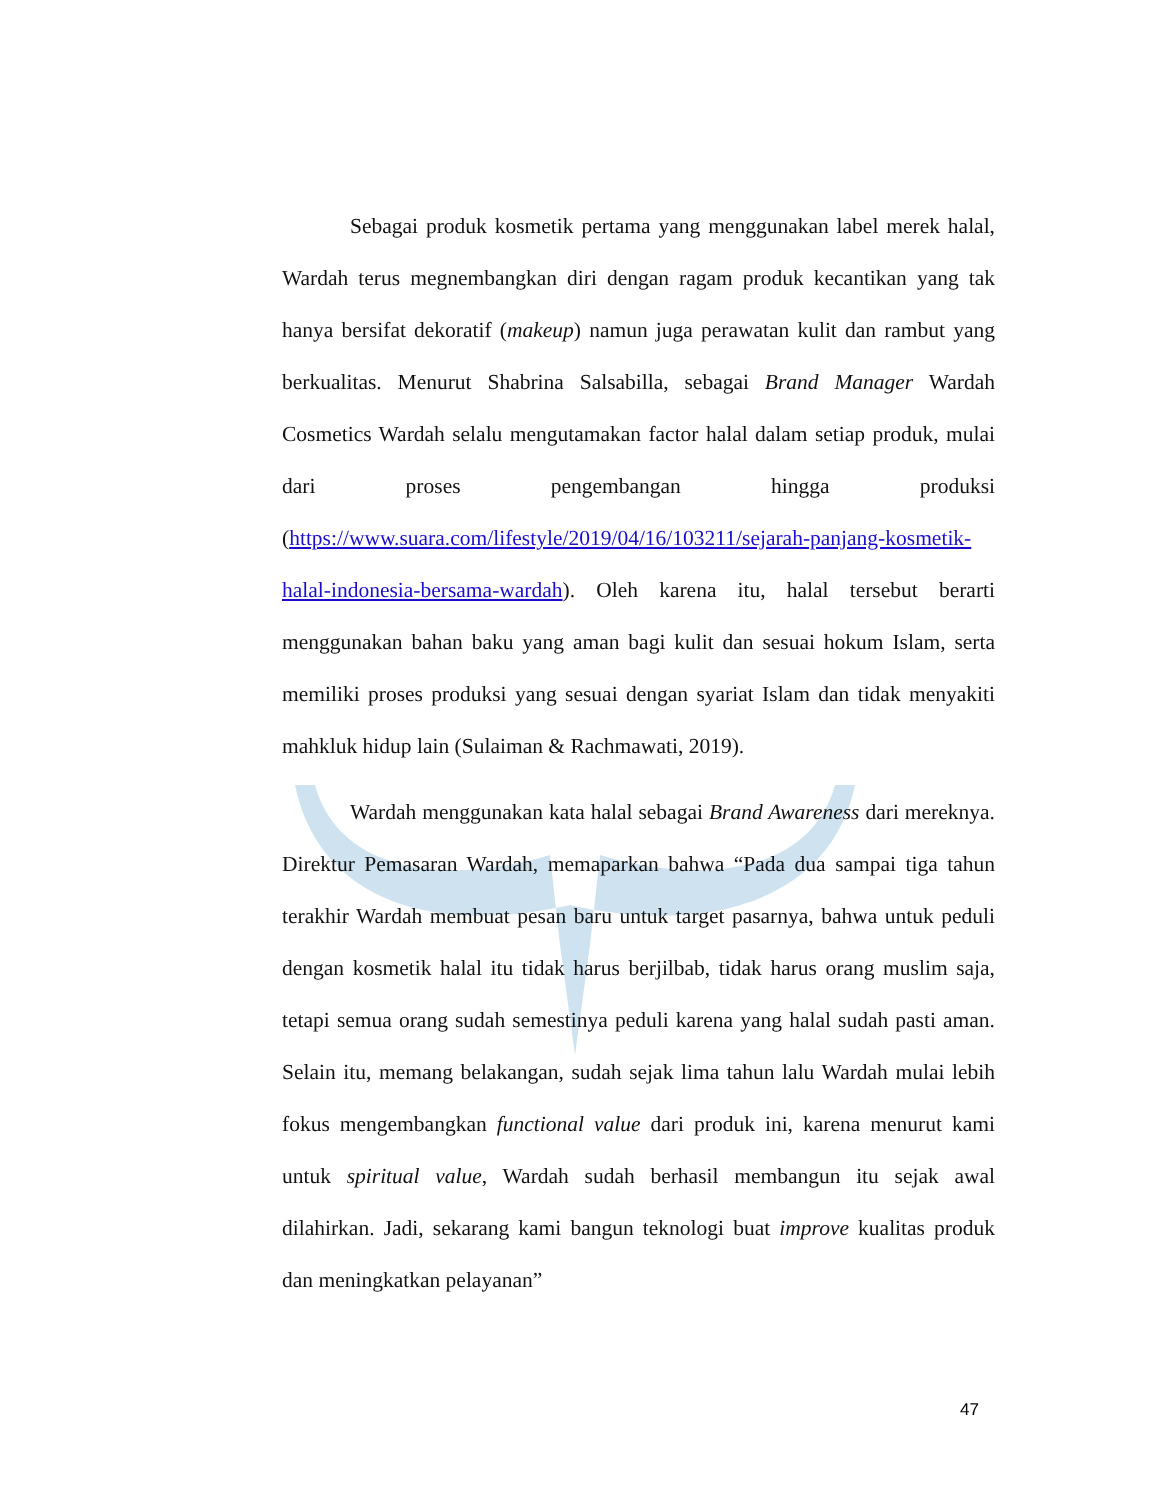Sebagai produk kosmetik pertama yang menggunakan label merek halal, Wardah terus megnembangkan diri dengan ragam produk kecantikan yang tak hanya bersifat dekoratif (makeup) namun juga perawatan kulit dan rambut yang berkualitas. Menurut Shabrina Salsabilla, sebagai Brand Manager Wardah Cosmetics Wardah selalu mengutamakan factor halal dalam setiap produk, mulai dari proses pengembangan hingga produksi (https://www.suara.com/lifestyle/2019/04/16/103211/sejarah-panjang-kosmetik-halal-indonesia-bersama-wardah). Oleh karena itu, halal tersebut berarti menggunakan bahan baku yang aman bagi kulit dan sesuai hokum Islam, serta memiliki proses produksi yang sesuai dengan syariat Islam dan tidak menyakiti mahkluk hidup lain (Sulaiman & Rachmawati, 2019).
Wardah menggunakan kata halal sebagai Brand Awareness dari mereknya. Direktur Pemasaran Wardah, memaparkan bahwa “Pada dua sampai tiga tahun terakhir Wardah membuat pesan baru untuk target pasarnya, bahwa untuk peduli dengan kosmetik halal itu tidak harus berjilbab, tidak harus orang muslim saja, tetapi semua orang sudah semestinya peduli karena yang halal sudah pasti aman. Selain itu, memang belakangan, sudah sejak lima tahun lalu Wardah mulai lebih fokus mengembangkan functional value dari produk ini, karena menurut kami untuk spiritual value, Wardah sudah berhasil membangun itu sejak awal dilahirkan. Jadi, sekarang kami bangun teknologi buat improve kualitas produk dan meningkatkan pelayanan”
47